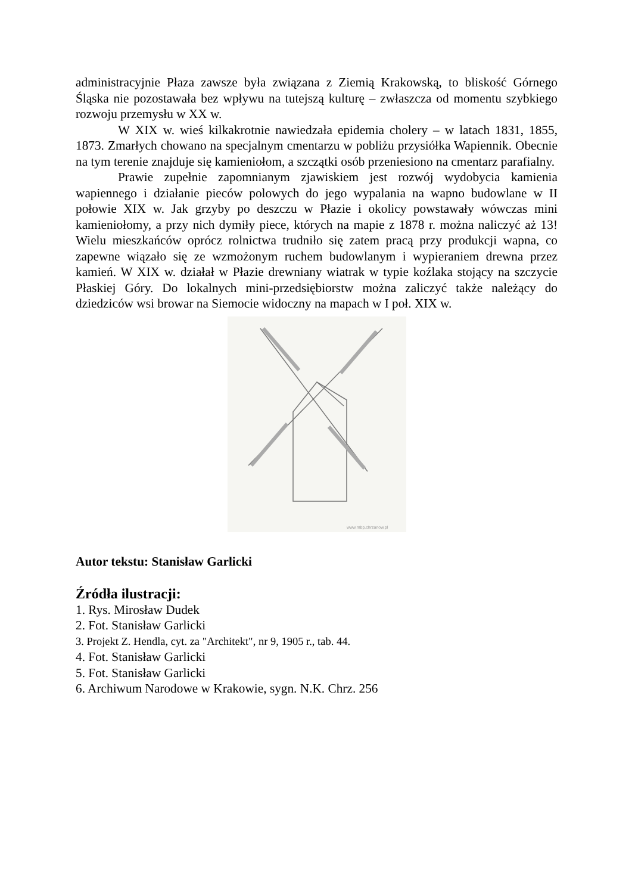administracyjnie Płaza zawsze była związana z Ziemią Krakowską, to bliskość Górnego Śląska nie pozostawała bez wpływu na tutejszą kulturę – zwłaszcza od momentu szybkiego rozwoju przemysłu w XX w.
W XIX w. wieś kilkakrotnie nawiedzała epidemia cholery – w latach 1831, 1855, 1873. Zmarłych chowano na specjalnym cmentarzu w pobliżu przysiółka Wapiennik. Obecnie na tym terenie znajduje się kamieniołom, a szczątki osób przeniesiono na cmentarz parafialny.
Prawie zupełnie zapomnianym zjawiskiem jest rozwój wydobycia kamienia wapiennego i działanie pieców polowych do jego wypalania na wapno budowlane w II połowie XIX w. Jak grzyby po deszczu w Płazie i okolicy powstawały wówczas mini kamieniołomy, a przy nich dymiły piece, których na mapie z 1878 r. można naliczyć aż 13! Wielu mieszkańców oprócz rolnictwa trudniło się zatem pracą przy produkcji wapna, co zapewne wiązało się ze wzmożonym ruchem budowlanym i wypieraniem drewna przez kamień. W XIX w. działał w Płazie drewniany wiatrak w typie koźlaka stojący na szczycie Płaskiej Góry. Do lokalnych mini-przedsiębiorstw można zaliczyć także należący do dziedziców wsi browar na Siemocie widoczny na mapach w I poł. XIX w.
www.mbp.chrzanow.pl
Autor tekstu: Stanisław Garlicki
Źródła ilustracji:
1. Rys. Mirosław Dudek
2. Fot. Stanisław Garlicki
3. Projekt Z. Hendla, cyt. za "Architekt", nr 9, 1905 r., tab. 44.
4. Fot. Stanisław Garlicki
5. Fot. Stanisław Garlicki
6. Archiwum Narodowe w Krakowie, sygn. N.K. Chrz. 256